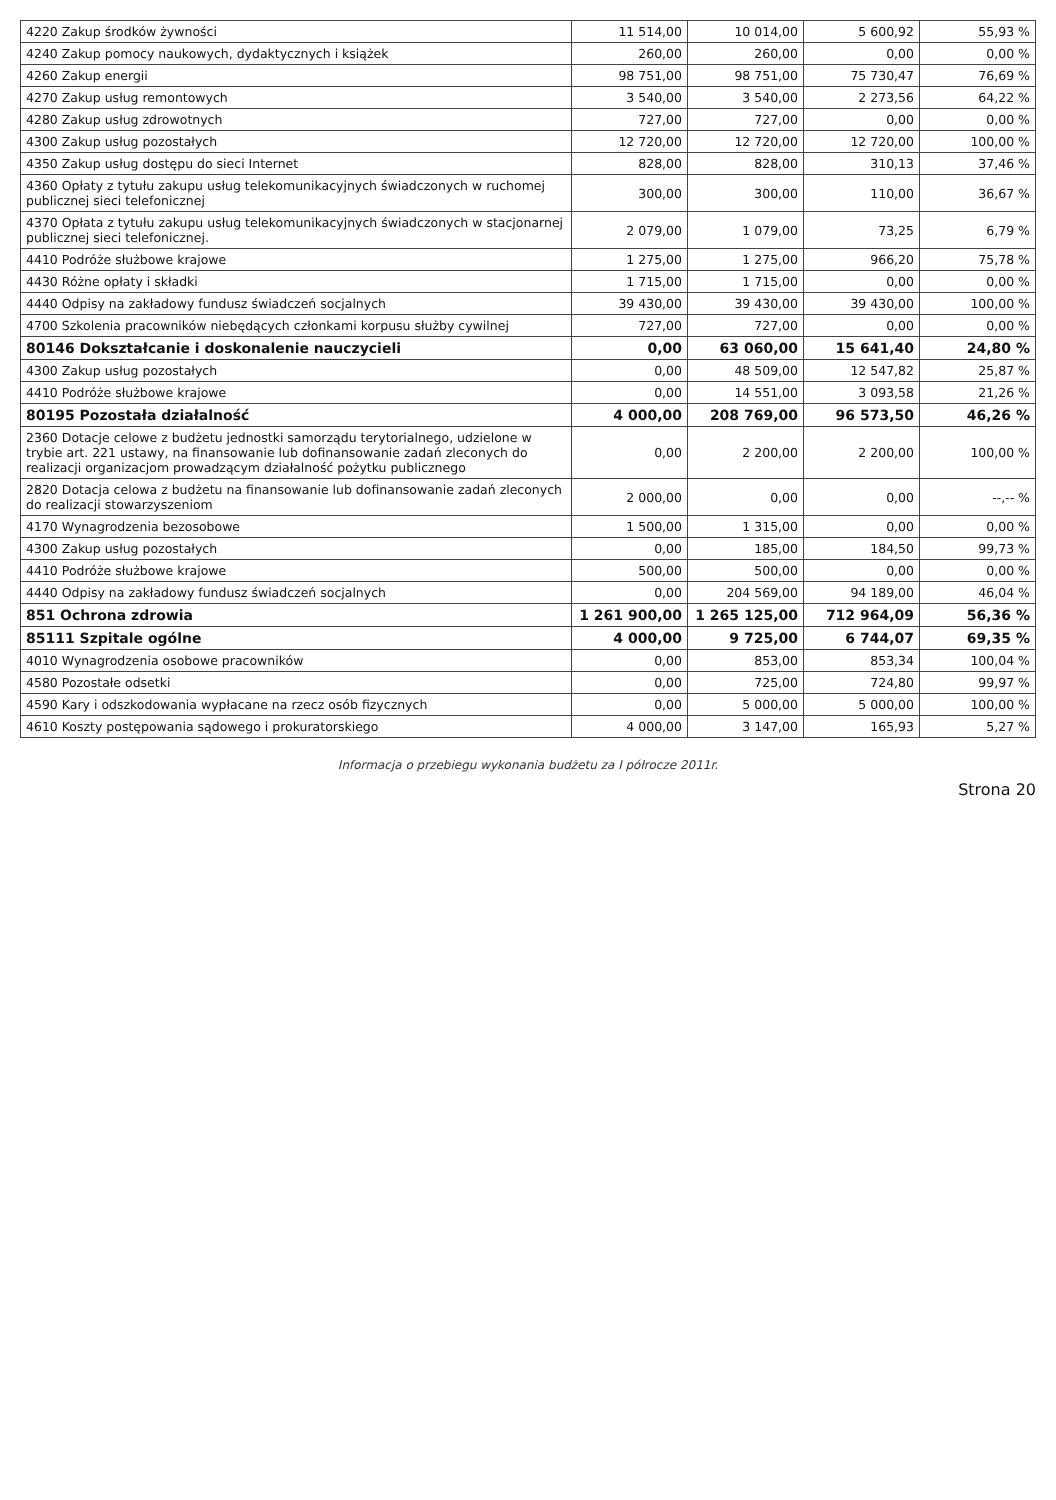| 4220 Zakup środków żywności | 11 514,00 | 10 014,00 | 5 600,92 | 55,93 % |
| 4240 Zakup pomocy naukowych, dydaktycznych i książek | 260,00 | 260,00 | 0,00 | 0,00 % |
| 4260 Zakup energii | 98 751,00 | 98 751,00 | 75 730,47 | 76,69 % |
| 4270 Zakup usług remontowych | 3 540,00 | 3 540,00 | 2 273,56 | 64,22 % |
| 4280 Zakup usług zdrowotnych | 727,00 | 727,00 | 0,00 | 0,00 % |
| 4300 Zakup usług pozostałych | 12 720,00 | 12 720,00 | 12 720,00 | 100,00 % |
| 4350 Zakup usług dostępu do sieci Internet | 828,00 | 828,00 | 310,13 | 37,46 % |
| 4360 Opłaty z tytułu zakupu usług telekomunikacyjnych świadczonych w ruchomej publicznej sieci telefonicznej | 300,00 | 300,00 | 110,00 | 36,67 % |
| 4370 Opłata z tytułu zakupu usług telekomunikacyjnych świadczonych w stacjonarnej publicznej sieci telefonicznej. | 2 079,00 | 1 079,00 | 73,25 | 6,79 % |
| 4410 Podróże służbowe krajowe | 1 275,00 | 1 275,00 | 966,20 | 75,78 % |
| 4430 Różne opłaty i składki | 1 715,00 | 1 715,00 | 0,00 | 0,00 % |
| 4440 Odpisy na zakładowy fundusz świadczeń socjalnych | 39 430,00 | 39 430,00 | 39 430,00 | 100,00 % |
| 4700 Szkolenia pracowników niebędących członkami korpusu służby cywilnej | 727,00 | 727,00 | 0,00 | 0,00 % |
| 80146 Dokształcanie i doskonalenie nauczycieli | 0,00 | 63 060,00 | 15 641,40 | 24,80 % |
| 4300 Zakup usług pozostałych | 0,00 | 48 509,00 | 12 547,82 | 25,87 % |
| 4410 Podróże służbowe krajowe | 0,00 | 14 551,00 | 3 093,58 | 21,26 % |
| 80195 Pozostała działalność | 4 000,00 | 208 769,00 | 96 573,50 | 46,26 % |
| 2360 Dotacje celowe z budżetu jednostki samorządu terytorialnego, udzielone w trybie art. 221 ustawy, na finansowanie lub dofinansowanie zadań zleconych do realizacji organizacjom prowadzącym działalność pożytku publicznego | 0,00 | 2 200,00 | 2 200,00 | 100,00 % |
| 2820 Dotacja celowa z budżetu na finansowanie lub dofinansowanie zadań zleconych do realizacji stowarzyszeniom | 2 000,00 | 0,00 | 0,00 | --,-- % |
| 4170 Wynagrodzenia bezosobowe | 1 500,00 | 1 315,00 | 0,00 | 0,00 % |
| 4300 Zakup usług pozostałych | 0,00 | 185,00 | 184,50 | 99,73 % |
| 4410 Podróże służbowe krajowe | 500,00 | 500,00 | 0,00 | 0,00 % |
| 4440 Odpisy na zakładowy fundusz świadczeń socjalnych | 0,00 | 204 569,00 | 94 189,00 | 46,04 % |
| 851 Ochrona zdrowia | 1 261 900,00 | 1 265 125,00 | 712 964,09 | 56,36 % |
| 85111 Szpitale ogólne | 4 000,00 | 9 725,00 | 6 744,07 | 69,35 % |
| 4010 Wynagrodzenia osobowe pracowników | 0,00 | 853,00 | 853,34 | 100,04 % |
| 4580 Pozostałe odsetki | 0,00 | 725,00 | 724,80 | 99,97 % |
| 4590 Kary i odszkodowania wypłacane na rzecz osób fizycznych | 0,00 | 5 000,00 | 5 000,00 | 100,00 % |
| 4610 Koszty postępowania sądowego i prokuratorskiego | 4 000,00 | 3 147,00 | 165,93 | 5,27 % |
Informacja o przebiegu wykonania budżetu za I półrocze 2011r.
Strona 20